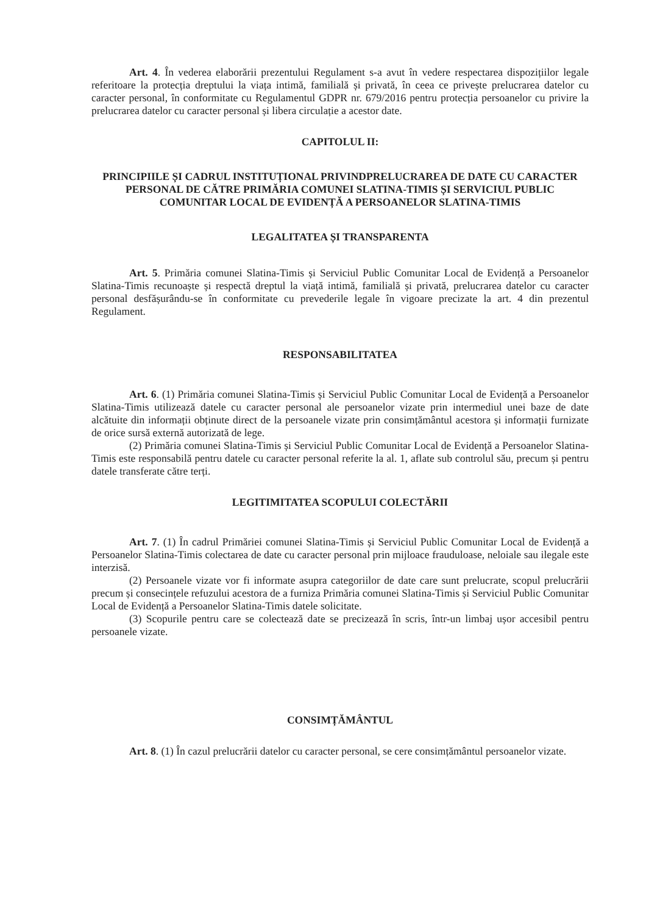Art. 4. În vederea elaborării prezentului Regulament s-a avut în vedere respectarea dispozițiilor legale referitoare la protecția dreptului la viața intimă, familială și privată, în ceea ce privește prelucrarea datelor cu caracter personal, în conformitate cu Regulamentul GDPR nr. 679/2016 pentru protecția persoanelor cu privire la prelucrarea datelor cu caracter personal și libera circulație a acestor date.
CAPITOLUL II:
PRINCIPIILE ȘI CADRUL INSTITUȚIONAL PRIVINDPRELUCRAREA DE DATE CU CARACTER PERSONAL DE CĂTRE PRIMĂRIA COMUNEI SLATINA-TIMIS ȘI SERVICIUL PUBLIC COMUNITAR LOCAL DE EVIDENȚĂ A PERSOANELOR SLATINA-TIMIS
LEGALITATEA ȘI TRANSPARENTA
Art. 5. Primăria comunei Slatina-Timis și Serviciul Public Comunitar Local de Evidență a Persoanelor Slatina-Timis recunoaște și respectă dreptul la viață intimă, familială și privată, prelucrarea datelor cu caracter personal desfășurându-se în conformitate cu prevederile legale în vigoare precizate la art. 4 din prezentul Regulament.
RESPONSABILITATEA
Art. 6. (1) Primăria comunei Slatina-Timis și Serviciul Public Comunitar Local de Evidență a Persoanelor Slatina-Timis utilizează datele cu caracter personal ale persoanelor vizate prin intermediul unei baze de date alcătuite din informații obținute direct de la persoanele vizate prin consimțământul acestora și informații furnizate de orice sursă externă autorizată de lege.
(2) Primăria comunei Slatina-Timis și Serviciul Public Comunitar Local de Evidență a Persoanelor Slatina-Timis este responsabilă pentru datele cu caracter personal referite la al. 1, aflate sub controlul său, precum și pentru datele transferate către terți.
LEGITIMITATEA SCOPULUI COLECTĂRII
Art. 7. (1) În cadrul Primăriei comunei Slatina-Timis și Serviciul Public Comunitar Local de Evidență a Persoanelor Slatina-Timis colectarea de date cu caracter personal prin mijloace frauduloase, neloiale sau ilegale este interzisă.
(2) Persoanele vizate vor fi informate asupra categoriilor de date care sunt prelucrate, scopul prelucrării precum și consecințele refuzului acestora de a furniza Primăria comunei Slatina-Timis și Serviciul Public Comunitar Local de Evidență a Persoanelor Slatina-Timis datele solicitate.
(3) Scopurile pentru care se colectează date se precizează în scris, într-un limbaj ușor accesibil pentru persoanele vizate.
CONSIMȚĂMÂNTUL
Art. 8. (1) În cazul prelucrării datelor cu caracter personal, se cere consimțământul persoanelor vizate.